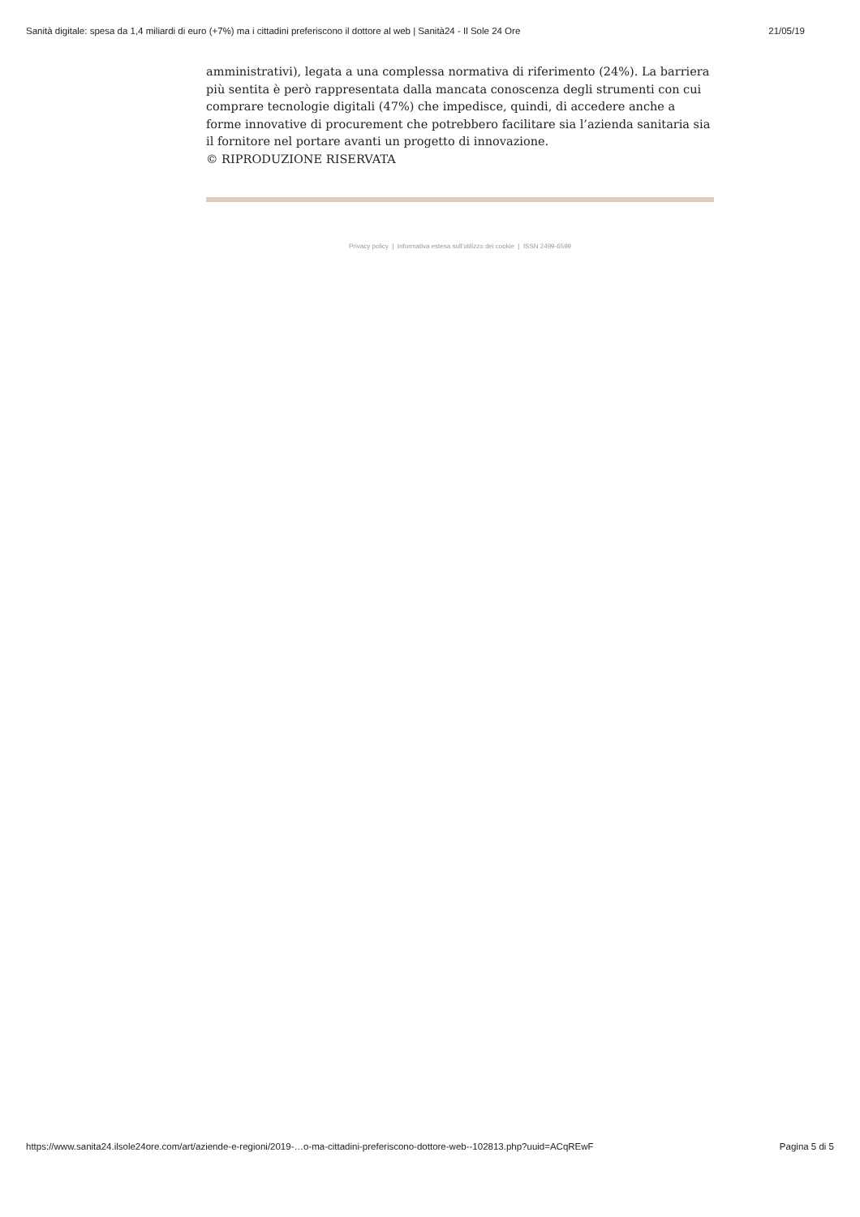Sanità digitale: spesa da 1,4 miliardi di euro (+7%) ma i cittadini preferiscono il dottore al web | Sanità24 - Il Sole 24 Ore 21/05/19
amministrativi), legata a una complessa normativa di riferimento (24%). La barriera più sentita è però rappresentata dalla mancata conoscenza degli strumenti con cui comprare tecnologie digitali (47%) che impedisce, quindi, di accedere anche a forme innovative di procurement che potrebbero facilitare sia l’azienda sanitaria sia il fornitore nel portare avanti un progetto di innovazione.
© RIPRODUZIONE RISERVATA
Privacy policy | Informativa estesa sull’utilizzo dei cookie | ISSN 2499-6599
https://www.sanita24.ilsole24ore.com/art/aziende-e-regioni/2019-…o-ma-cittadini-preferiscono-dottore-web--102813.php?uuid=ACqREwF Pagina 5 di 5